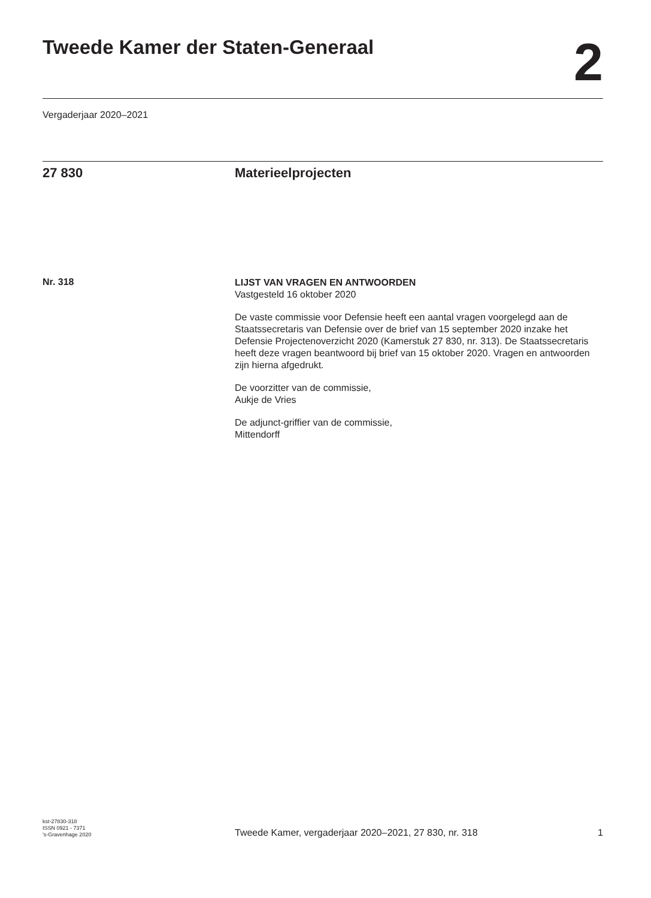Tweede Kamer der Staten-Generaal
2
Vergaderjaar 2020–2021
27 830 Materieelprojecten
Nr. 318
LIJST VAN VRAGEN EN ANTWOORDEN
Vastgesteld 16 oktober 2020
De vaste commissie voor Defensie heeft een aantal vragen voorgelegd aan de Staatssecretaris van Defensie over de brief van 15 september 2020 inzake het Defensie Projectenoverzicht 2020 (Kamerstuk 27 830, nr. 313). De Staatssecretaris heeft deze vragen beantwoord bij brief van 15 oktober 2020. Vragen en antwoorden zijn hierna afgedrukt.
De voorzitter van de commissie,
Aukje de Vries
De adjunct-griffier van de commissie,
Mittendorff
kst-27830-318
ISSN 0921 - 7371
’s-Gravenhage 2020
Tweede Kamer, vergaderjaar 2020–2021, 27 830, nr. 318
1